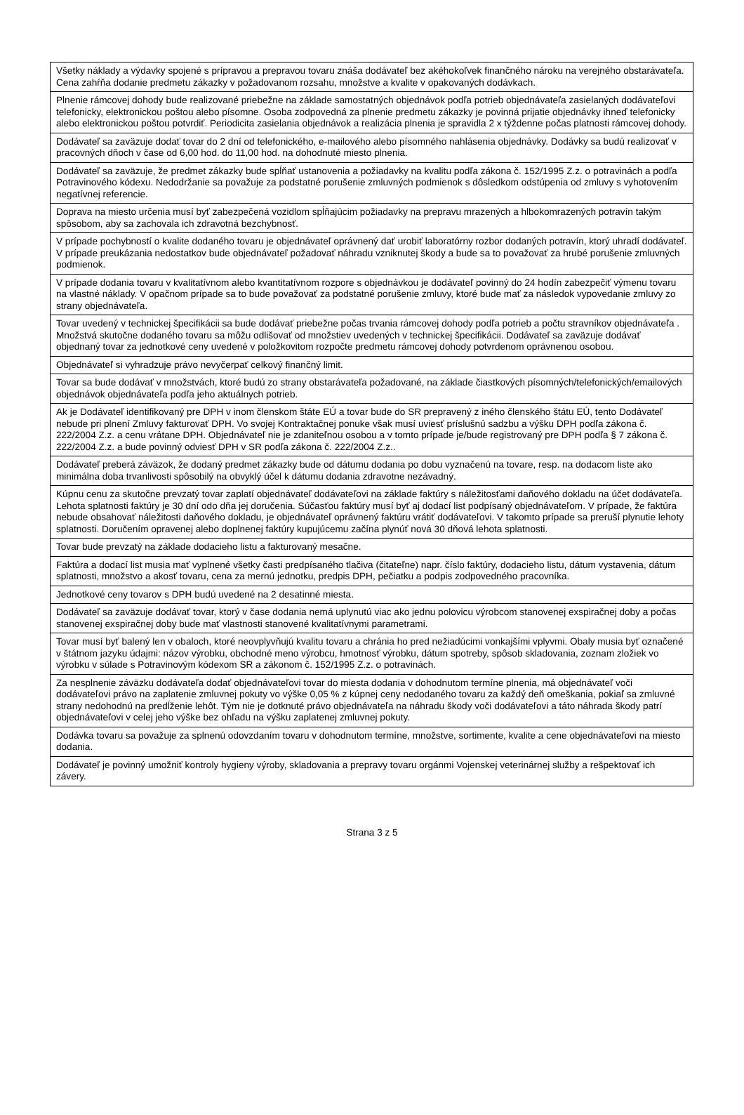| Všetky náklady a výdavky spojené s prípravou a prepravou tovaru znáša dodávateľ bez akéhokoľvek finančného nároku na verejného obstarávateľa. Cena zahŕňa dodanie predmetu zákazky v požadovanom rozsahu, množstve a kvalite v opakovaných dodávkach. |
| Plnenie rámcovej dohody bude realizované priebežne na základe samostatných objednávok podľa potrieb objednávateľa zasielaných dodávateľovi telefonicky, elektronickou poštou alebo písomne. Osoba zodpovedná za plnenie predmetu zákazky je povinná prijatie objednávky ihneď telefonicky alebo elektronickou poštou potvrdiť. Periodicita zasielania objednávok a realizácia plnenia je spravidla 2 x týždenne počas platnosti rámcovej dohody. |
| Dodávateľ sa zaväzuje dodať tovar do 2 dní od telefonického, e-mailového alebo písomného nahlásenia objednávky. Dodávky sa budú realizovať v pracovných dňoch v čase od 6,00 hod. do 11,00 hod. na dohodnuté miesto plnenia. |
| Dodávateľ sa zaväzuje, že predmet zákazky bude spĺňať ustanovenia a požiadavky na kvalitu podľa zákona č. 152/1995 Z.z. o potravinách a podľa Potravinového kódexu. Nedodržanie sa považuje za podstatné porušenie zmluvných podmienok s dôsledkom odstúpenia od zmluvy s vyhotovením negatívnej referencie. |
| Doprava na miesto určenia musí byť zabezpečená vozidlom spĺňajúcim požiadavky na prepravu mrazených a hlbokomrazených potravín takým spôsobom, aby sa zachovala ich zdravotná bezchybnosť. |
| V prípade pochybností o kvalite dodaného tovaru je objednávateľ oprávnený dať urobiť laboratórny rozbor dodaných potravín, ktorý uhradí dodávateľ. V prípade preukázania nedostatkov bude objednávateľ požadovať náhradu vzniknutej škody a bude sa to považovať za hrubé porušenie zmluvných podmienok. |
| V prípade dodania tovaru v kvalitatívnom alebo kvantitatívnom rozpore s objednávkou je dodávateľ povinný do 24 hodín zabezpečiť výmenu tovaru na vlastné náklady. V opačnom prípade sa to bude považovať za podstatné porušenie zmluvy, ktoré bude mať za následok vypovedanie zmluvy zo strany objednávateľa. |
| Tovar uvedený v technickej špecifikácii sa bude dodávať priebežne počas trvania rámcovej dohody podľa potrieb a počtu stravníkov objednávateľa . Množstvá skutočne dodaného tovaru sa môžu odlišovať od množstiev uvedených v technickej špecifikácii. Dodávateľ sa zaväzuje dodávať objednaný tovar za jednotkové ceny uvedené v položkovitom rozpočte predmetu rámcovej dohody potvrdenom oprávnenou osobou. |
| Objednávateľ si vyhradzuje právo nevyčerpať celkový finančný limit. |
| Tovar sa bude dodávať v množstvách, ktoré budú zo strany obstarávateľa požadované, na základe čiastkových písomných/telefonických/emailových objednávok objednávateľa podľa jeho aktuálnych potrieb. |
| Ak je Dodávateľ identifikovaný pre DPH v inom členskom štáte EÚ a tovar bude do SR prepravený z iného členského štátu EÚ, tento Dodávateľ nebude pri plnení Zmluvy fakturovať DPH. Vo svojej Kontraktačnej ponuke však musí uviesť príslušnú sadzbu a výšku DPH podľa zákona č. 222/2004 Z.z. a cenu vrátane DPH. Objednávateľ nie je zdaniteľnou osobou a v tomto prípade je/bude registrovaný pre DPH podľa § 7 zákona č. 222/2004 Z.z. a bude povinný odviesť DPH v SR podľa zákona č. 222/2004 Z.z.. |
| Dodávateľ preberá záväzok, že dodaný predmet zákazky bude od dátumu dodania po dobu vyznačenú na tovare, resp. na dodacom liste ako minimálna doba trvanlivosti spôsobilý na obvyklý účel k dátumu dodania zdravotne nezávadný. |
| Kúpnu cenu za skutočne prevzatý tovar zaplatí objednávateľ dodávateľovi na základe faktúry s náležitosťami daňového dokladu na účet dodávateľa. Lehota splatnosti faktúry je 30 dní odo dňa jej doručenia. Súčasťou faktúry musí byť aj dodací list podpísaný objednávateľom. V prípade, že faktúra nebude obsahovať náležitosti daňového dokladu, je objednávateľ oprávnený faktúru vrátiť dodávateľovi. V takomto prípade sa preruší plynutie lehoty splatnosti. Doručením opravenej alebo doplnenej faktúry kupujúcemu začína plynúť nová 30 dňová lehota splatnosti. |
| Tovar bude prevzatý na základe dodacieho listu a fakturovaný mesačne. |
| Faktúra a dodací list musia mať vyplnené všetky časti predpísaného tlačiva (čitateľne) napr. číslo faktúry, dodacieho listu, dátum vystavenia, dátum splatnosti, množstvo a akosť tovaru, cena za mernú jednotku, predpis DPH, pečiatku a podpis zodpovedného pracovníka. |
| Jednotkové ceny tovarov s DPH budú uvedené na 2 desatinné miesta. |
| Dodávateľ sa zaväzuje dodávať tovar, ktorý v čase dodania nemá uplynutú viac ako jednu polovicu výrobcom stanovenej exspiračnej doby a počas stanovenej exspiračnej doby bude mať vlastnosti stanovené kvalitatívnymi parametrami. |
| Tovar musí byť balený len v obaloch, ktoré neovplyvňujú kvalitu tovaru a chránia ho pred nežiadúcimi vonkajšími vplyvmi. Obaly musia byť označené v štátnom jazyku údajmi: názov výrobku, obchodné meno výrobcu, hmotnosť výrobku, dátum spotreby, spôsob skladovania, zoznam zložiek vo výrobku v súlade s Potravinovým kódexom SR a zákonom č. 152/1995 Z.z. o potravinách. |
| Za nesplnenie záväzku dodávateľa dodať objednávateľovi tovar do miesta dodania v dohodnutom termíne plnenia, má objednávateľ voči dodávateľovi právo na zaplatenie zmluvnej pokuty vo výške 0,05 % z kúpnej ceny nedodaného tovaru za každý deň omeškania, pokiaľ sa zmluvné strany nedohodnú na predĺženie lehôt. Tým nie je dotknuté právo objednávateľa na náhradu škody voči dodávateľovi a táto náhrada škody patrí objednávateľovi v celej jeho výške bez ohľadu na výšku zaplatenej zmluvnej pokuty. |
| Dodávka tovaru sa považuje za splnenú odovzdaním tovaru v dohodnutom termíne, množstve, sortimente, kvalite a cene objednávateľovi na miesto dodania. |
| Dodávateľ je povinný umožniť kontroly hygieny výroby, skladovania a prepravy tovaru orgánmi Vojenskej veterinárnej služby a rešpektovať ich závery. |
Strana 3 z 5